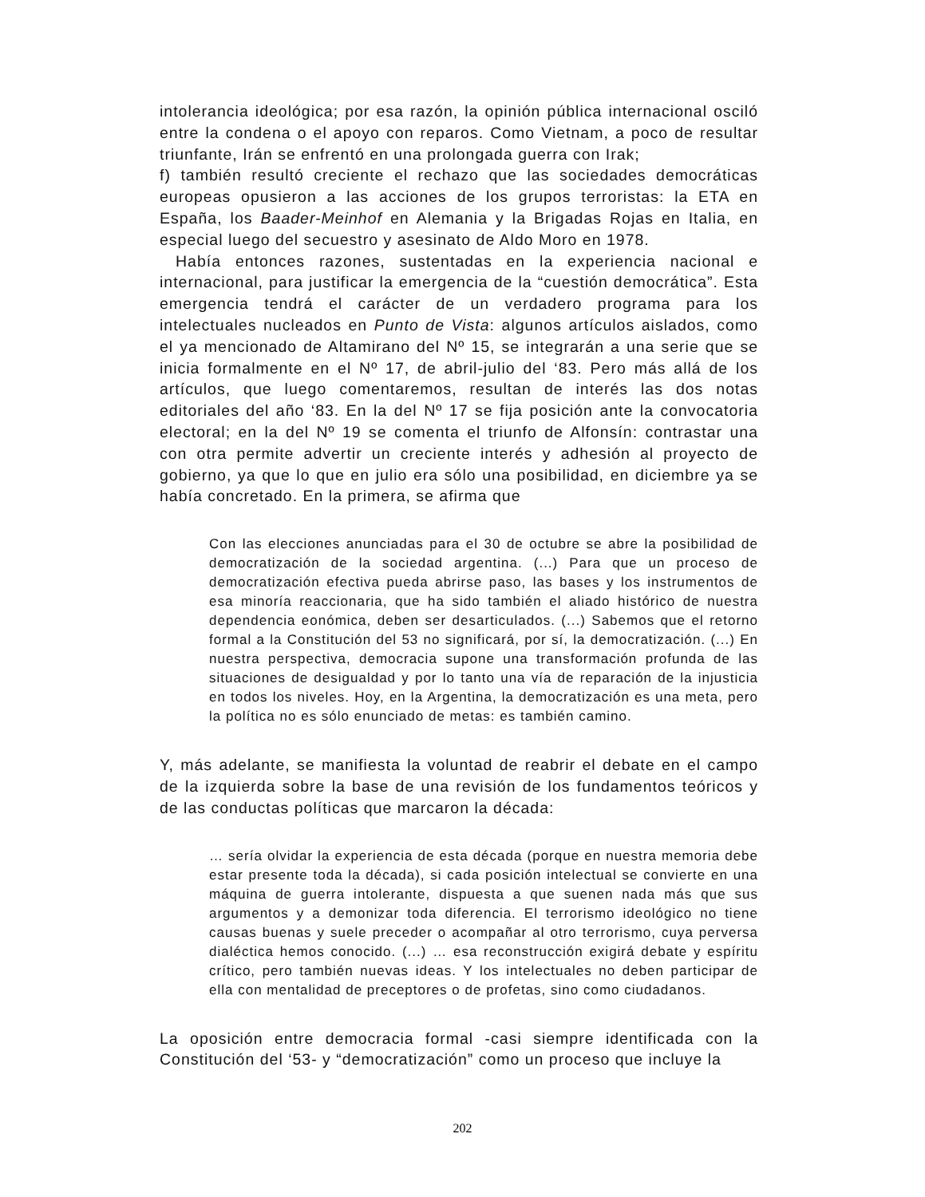intolerancia ideológica; por esa razón, la opinión pública internacional osciló entre la condena o el apoyo con reparos. Como Vietnam, a poco de resultar triunfante, Irán se enfrentó en una prolongada guerra con Irak;
f) también resultó creciente el rechazo que las sociedades democráticas europeas opusieron a las acciones de los grupos terroristas: la ETA en España, los Baader-Meinhof en Alemania y la Brigadas Rojas en Italia, en especial luego del secuestro y asesinato de Aldo Moro en 1978.
Había entonces razones, sustentadas en la experiencia nacional e internacional, para justificar la emergencia de la “cuestión democrática”. Esta emergencia tendrá el carácter de un verdadero programa para los intelectuales nucleados en Punto de Vista: algunos artículos aislados, como el ya mencionado de Altamirano del Nº 15, se integrarán a una serie que se inicia formalmente en el Nº 17, de abril-julio del ‘83. Pero más allá de los artículos, que luego comentaremos, resultan de interés las dos notas editoriales del año ‘83. En la del Nº 17 se fija posición ante la convocatoria electoral; en la del Nº 19 se comenta el triunfo de Alfonsín: contrastar una con otra permite advertir un creciente interés y adhesión al proyecto de gobierno, ya que lo que en julio era sólo una posibilidad, en diciembre ya se había concretado. En la primera, se afirma que
Con las elecciones anunciadas para el 30 de octubre se abre la posibilidad de democratización de la sociedad argentina. (...) Para que un proceso de democratización efectiva pueda abrirse paso, las bases y los instrumentos de esa minoría reaccionaria, que ha sido también el aliado histórico de nuestra dependencia eonómica, deben ser desarticulados. (...) Sabemos que el retorno formal a la Constitución del 53 no significará, por sí, la democratización. (...) En nuestra perspectiva, democracia supone una transformación profunda de las situaciones de desigualdad y por lo tanto una vía de reparación de la injusticia en todos los niveles. Hoy, en la Argentina, la democratización es una meta, pero la política no es sólo enunciado de metas: es también camino.
Y, más adelante, se manifiesta la voluntad de reabrir el debate en el campo de la izquierda sobre la base de una revisión de los fundamentos teóricos y de las conductas políticas que marcaron la década:
… sería olvidar la experiencia de esta década (porque en nuestra memoria debe estar presente toda la década), si cada posición intelectual se convierte en una máquina de guerra intolerante, dispuesta a que suenen nada más que sus argumentos y a demonizar toda diferencia. El terrorismo ideológico no tiene causas buenas y suele preceder o acompañar al otro terrorismo, cuya perversa dialéctica hemos conocido. (...) … esa reconstrucción exigirá debate y espíritu crítico, pero también nuevas ideas. Y los intelectuales no deben participar de ella con mentalidad de preceptores o de profetas, sino como ciudadanos.
La oposición entre democracia formal -casi siempre identificada con la Constitución del ‘53- y “democratización” como un proceso que incluye la
202